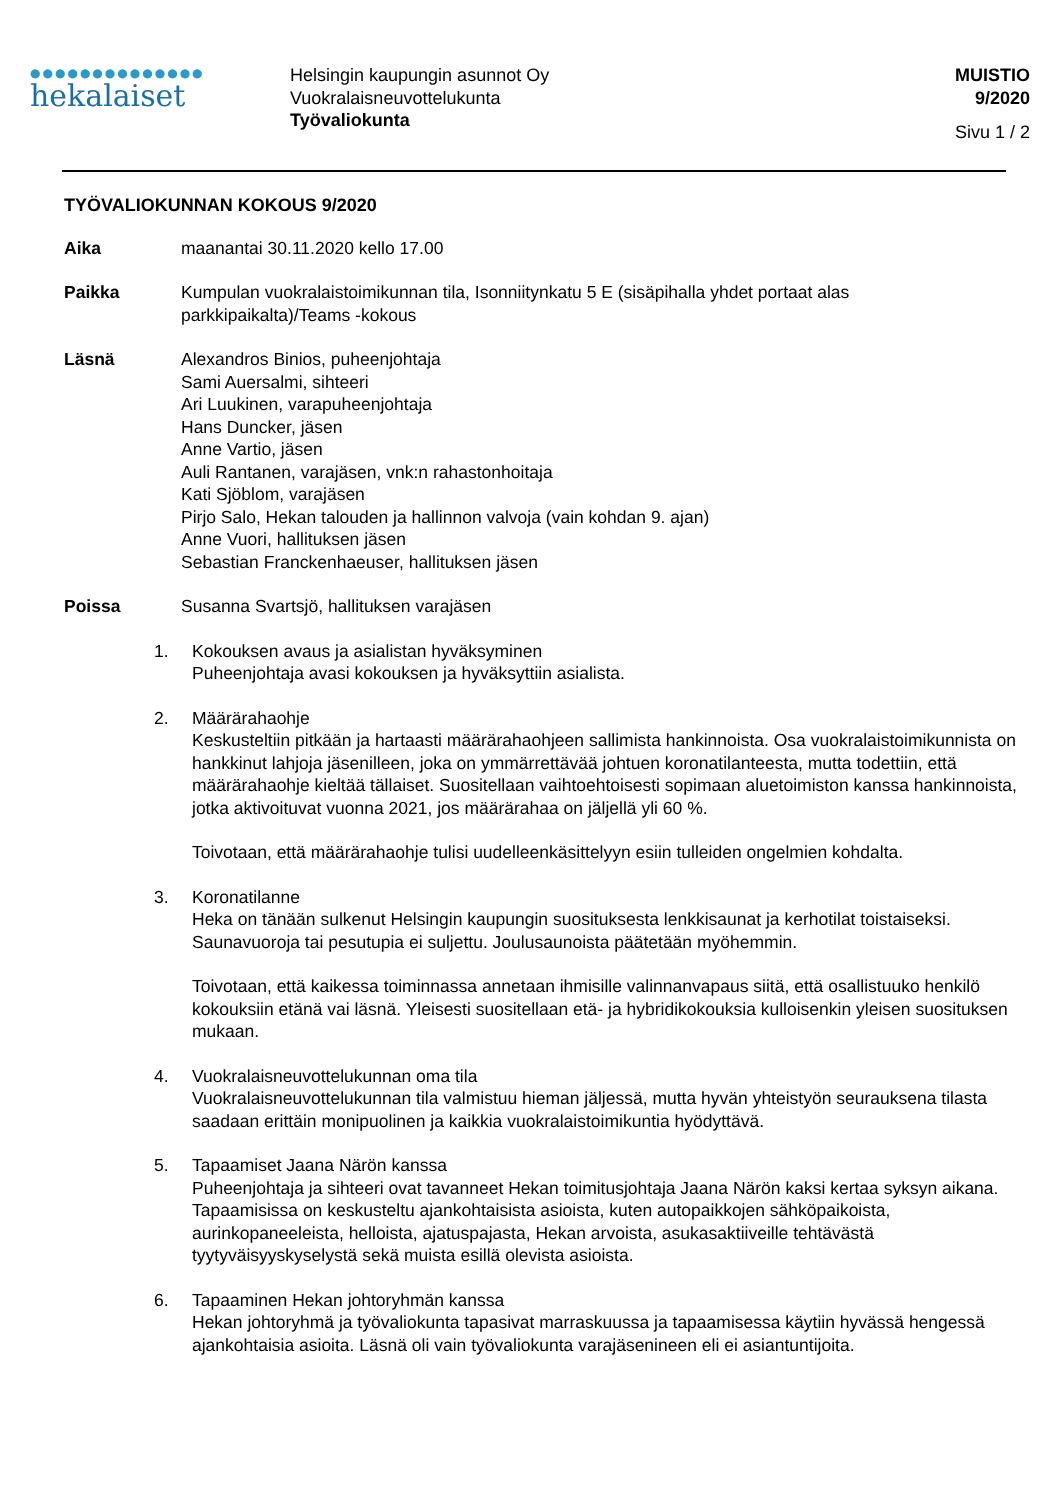●●●●●●●●●●●●●●
hekalaiset
Helsingin kaupungin asunnot Oy
Vuokralaisneuvottelukunta
Työvaliokunta
MUISTIO
9/2020
Sivu 1 / 2
TYÖVALIOKUNNAN KOKOUS 9/2020
Aika maanantai 30.11.2020 kello 17.00
Paikka Kumpulan vuokralaistoimikunnan tila, Isonniitynkatu 5 E (sisäpihalla yhdet portaat alas parkkipaikalta)/Teams -kokous
Läsnä Alexandros Binios, puheenjohtaja
Sami Auersalmi, sihteeri
Ari Luukinen, varapuheenjohtaja
Hans Duncker, jäsen
Anne Vartio, jäsen
Auli Rantanen, varajäsen, vnk:n rahastonhoitaja
Kati Sjöblom, varajäsen
Pirjo Salo, Hekan talouden ja hallinnon valvoja (vain kohdan 9. ajan)
Anne Vuori, hallituksen jäsen
Sebastian Franckenhaeuser, hallituksen jäsen
Poissa Susanna Svartsjö, hallituksen varajäsen
1. Kokouksen avaus ja asialistan hyväksyminen
Puheenjohtaja avasi kokouksen ja hyväksyttiin asialista.
2. Määrärahaohje
Keskusteltiin pitkään ja hartaasti määrärahaohjeen sallimista hankinnoista. Osa vuokralaistoimikunnista on hankkinut lahjoja jäsenilleen, joka on ymmärrettävää johtuen koronatilanteesta, mutta todettiin, että määrärahaohje kieltää tällaiset. Suositellaan vaihtoehtoisesti sopimaan aluetoimiston kanssa hankinnoista, jotka aktivoituvat vuonna 2021, jos määrärahaa on jäljellä yli 60 %.
Toivotaan, että määrärahaohje tulisi uudelleenkäsittelyyn esiin tulleiden ongelmien kohdalta.
3. Koronatilanne
Heka on tänään sulkenut Helsingin kaupungin suosituksesta lenkkisaunat ja kerhotilat toistaiseksi. Saunavuoroja tai pesutupia ei suljettu. Joulusaunoista päätetään myöhemmin.
Toivotaan, että kaikessa toiminnassa annetaan ihmisille valinnanvapaus siitä, että osallistuuko henkilö kokouksiin etänä vai läsnä. Yleisesti suositellaan etä- ja hybridikokouksia kulloisenkin yleisen suosituksen mukaan.
4. Vuokralaisneuvottelukunnan oma tila
Vuokralaisneuvottelukunnan tila valmistuu hieman jäljessä, mutta hyvän yhteistyön seurauksena tilasta saadaan erittäin monipuolinen ja kaikkia vuokralaistoimikuntia hyödyttävä.
5. Tapaamiset Jaana Närön kanssa
Puheenjohtaja ja sihteeri ovat tavanneet Hekan toimitusjohtaja Jaana Närön kaksi kertaa syksyn aikana. Tapaamisissa on keskusteltu ajankohtaisista asioista, kuten autopaikkojen sähköpaikoista, aurinkopaneeleista, helloista, ajatuspajasta, Hekan arvoista, asukasaktiiveille tehtävästä tyytyväisyyskyselystä sekä muista esillä olevista asioista.
6. Tapaaminen Hekan johtoryhmän kanssa
Hekan johtoryhmä ja työvaliokunta tapasivat marraskuussa ja tapaamisessa käytiin hyvässä hengessä ajankohtaisia asioita. Läsnä oli vain työvaliokunta varajäsenineen eli ei asiantuntijoita.